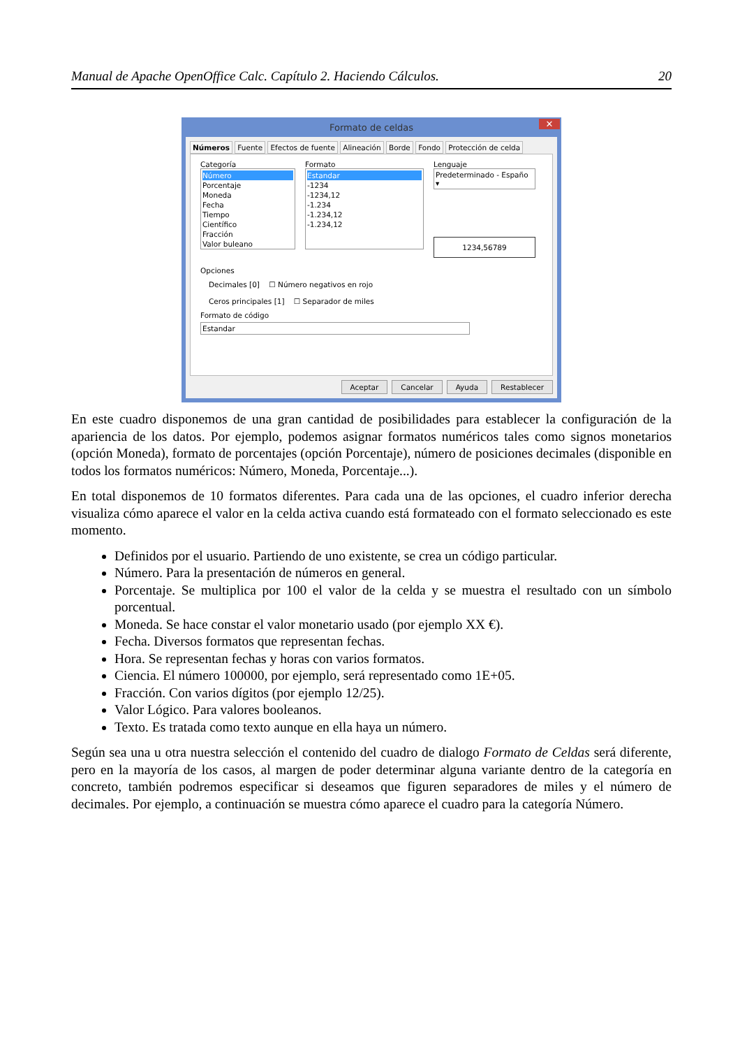Manual de Apache OpenOffice Calc. Capítulo 2. Haciendo Cálculos. 20
Formato de celdas ✕
Números Fuente Efectos de fuente Alineación Borde Fondo Protección de celda
Categoría
Número
Porcentaje
Moneda
Fecha
Tiempo
Científico
Fracción
Valor buleano
Formato
Estandar
-1234
-1234,12
-1.234
-1.234,12
-1.234,12
Lenguaje
Predeterminado - Españo ▾
1234,56789
Opciones
Decimales [0] ☐ Número negativos en rojo
Ceros principales [1] ☐ Separador de miles
Formato de código
Estandar
Aceptar Cancelar Ayuda Restablecer
En este cuadro disponemos de una gran cantidad de posibilidades para establecer la configuración de la apariencia de los datos. Por ejemplo, podemos asignar formatos numéricos tales como signos monetarios (opción Moneda), formato de porcentajes (opción Porcentaje), número de posiciones decimales (disponible en todos los formatos numéricos: Número, Moneda, Porcentaje...).
En total disponemos de 10 formatos diferentes. Para cada una de las opciones, el cuadro inferior derecha visualiza cómo aparece el valor en la celda activa cuando está formateado con el formato seleccionado es este momento.
Definidos por el usuario. Partiendo de uno existente, se crea un código particular.
Número. Para la presentación de números en general.
Porcentaje. Se multiplica por 100 el valor de la celda y se muestra el resultado con un símbolo porcentual.
Moneda. Se hace constar el valor monetario usado (por ejemplo XX €).
Fecha. Diversos formatos que representan fechas.
Hora. Se representan fechas y horas con varios formatos.
Ciencia. El número 100000, por ejemplo, será representado como 1E+05.
Fracción. Con varios dígitos (por ejemplo 12/25).
Valor Lógico. Para valores booleanos.
Texto. Es tratada como texto aunque en ella haya un número.
Según sea una u otra nuestra selección el contenido del cuadro de dialogo Formato de Celdas será diferente, pero en la mayoría de los casos, al margen de poder determinar alguna variante dentro de la categoría en concreto, también podremos especificar si deseamos que figuren separadores de miles y el número de decimales. Por ejemplo, a continuación se muestra cómo aparece el cuadro para la categoría Número.